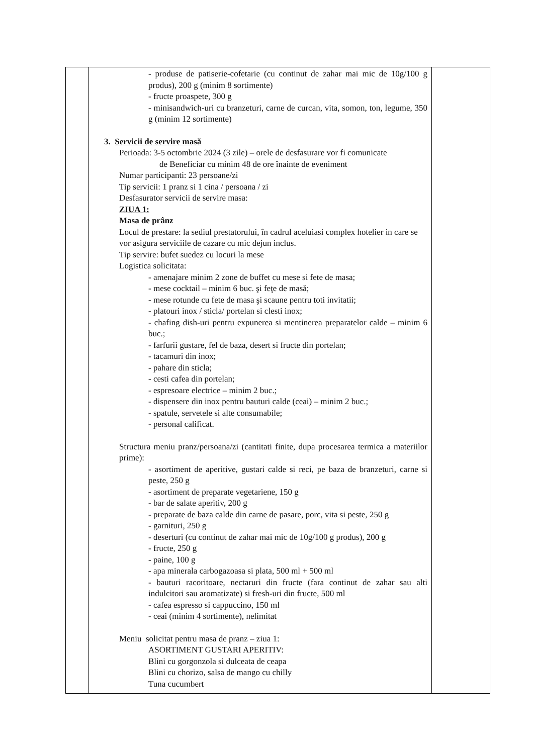| | - produse de patiserie-cofetarie (cu continut de zahar mai mic de 10g/100 g produs), 200 g (minim 8 sortimente) - fructe proaspete, 300 g - minisandwich-uri cu branzeturi, carne de curcan, vita, somon, ton, legume, 350 g (minim 12 sortimente) 3. Servicii de servire masă Perioada: 3-5 octombrie 2024 (3 zile) – orele de desfasurare vor fi comunicate de Beneficiar cu minim 48 de ore înainte de eveniment Numar participanti: 23 persoane/zi Tip servicii: 1 pranz si 1 cina / persoana / zi Desfasurator servicii de servire masa: ZIUA 1: Masa de prânz Locul de prestare: la sediul prestatorului, în cadrul aceluiasi complex hotelier in care se vor asigura serviciile de cazare cu mic dejun inclus. Tip servire: bufet suedez cu locuri la mese Logistica solicitata: - amenajare minim 2 zone de buffet cu mese si fete de masa; - mese cocktail – minim 6 buc. şi feţe de masă; - mese rotunde cu fete de masa şi scaune pentru toti invitatii; - platouri inox / sticla/ portelan si clesti inox; - chafing dish-uri pentru expunerea si mentinerea preparatelor calde – minim 6 buc.; - farfurii gustare, fel de baza, desert si fructe din portelan; - tacamuri din inox; - pahare din sticla; - cesti cafea din portelan; - espresoare electrice – minim 2 buc.; - dispensere din inox pentru bauturi calde (ceai) – minim 2 buc.; - spatule, servetele si alte consumabile; - personal calificat. Structura meniu pranz/persoana/zi (cantitati finite, dupa procesarea termica a materiilor prime): - asortiment de aperitive, gustari calde si reci, pe baza de branzeturi, carne si peste, 250 g - asortiment de preparate vegetariene, 150 g - bar de salate aperitiv, 200 g - preparate de baza calde din carne de pasare, porc, vita si peste, 250 g - garnituri, 250 g - deserturi (cu continut de zahar mai mic de 10g/100 g produs), 200 g - fructe, 250 g - paine, 100 g - apa minerala carbogazoasa si plata, 500 ml + 500 ml - bauturi racoritoare, nectaruri din fructe (fara continut de zahar sau alti indulcitori sau aromatizate) si fresh-uri din fructe, 500 ml - cafea espresso si cappuccino, 150 ml - ceai (minim 4 sortimente), nelimitat Meniu solicitat pentru masa de pranz – ziua 1: ASORTIMENT GUSTARI APERITIV: Blini cu gorgonzola si dulceata de ceapa Blini cu chorizo, salsa de mango cu chilly Tuna cucumbert | |